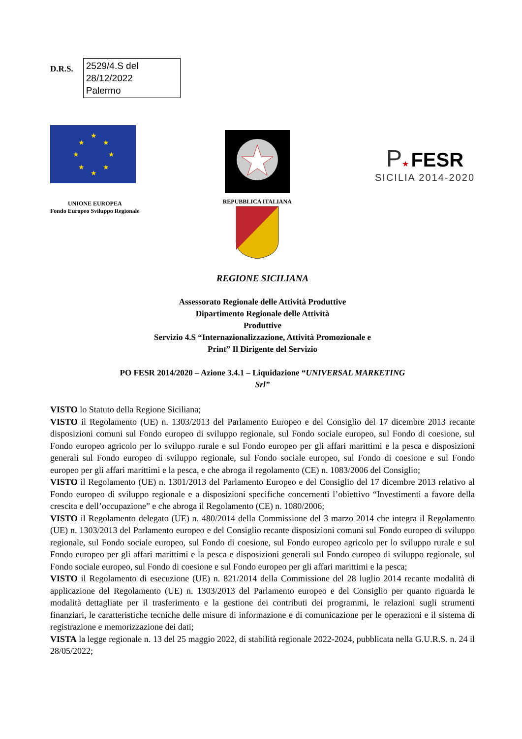D.R.S.
2529/4.S del
28/12/2022
Palermo
★
★
★
★
★
★
★
★
UNIONE EUROPEA
Fondo Europeo Sviluppo Regionale
REPUBBLICA ITALIANA
P★ FESR
SICILIA 2014-2020
REGIONE SICILIANA
Assessorato Regionale delle Attività Produttive
Dipartimento Regionale delle Attività
Produttive
Servizio 4.S “Internazionalizzazione, Attività Promozionale e
Print” Il Dirigente del Servizio
PO FESR 2014/2020 – Azione 3.4.1 – Liquidazione “UNIVERSAL MARKETING
Srl”
VISTO lo Statuto della Regione Siciliana;
VISTO il Regolamento (UE) n. 1303/2013 del Parlamento Europeo e del Consiglio del 17 dicembre 2013 recante disposizioni comuni sul Fondo europeo di sviluppo regionale, sul Fondo sociale europeo, sul Fondo di coesione, sul Fondo europeo agricolo per lo sviluppo rurale e sul Fondo europeo per gli affari marittimi e la pesca e disposizioni generali sul Fondo europeo di sviluppo regionale, sul Fondo sociale europeo, sul Fondo di coesione e sul Fondo europeo per gli affari marittimi e la pesca, e che abroga il regolamento (CE) n. 1083/2006 del Consiglio;
VISTO il Regolamento (UE) n. 1301/2013 del Parlamento Europeo e del Consiglio del 17 dicembre 2013 relativo al Fondo europeo di sviluppo regionale e a disposizioni specifiche concernenti l’obiettivo “Investimenti a favore della crescita e dell’occupazione” e che abroga il Regolamento (CE) n. 1080/2006;
VISTO il Regolamento delegato (UE) n. 480/2014 della Commissione del 3 marzo 2014 che integra il Regolamento (UE) n. 1303/2013 del Parlamento europeo e del Consiglio recante disposizioni comuni sul Fondo europeo di sviluppo regionale, sul Fondo sociale europeo, sul Fondo di coesione, sul Fondo europeo agricolo per lo sviluppo rurale e sul Fondo europeo per gli affari marittimi e la pesca e disposizioni generali sul Fondo europeo di sviluppo regionale, sul Fondo sociale europeo, sul Fondo di coesione e sul Fondo europeo per gli affari marittimi e la pesca;
VISTO il Regolamento di esecuzione (UE) n. 821/2014 della Commissione del 28 luglio 2014 recante modalità di applicazione del Regolamento (UE) n. 1303/2013 del Parlamento europeo e del Consiglio per quanto riguarda le modalità dettagliate per il trasferimento e la gestione dei contributi dei programmi, le relazioni sugli strumenti finanziari, le caratteristiche tecniche delle misure di informazione e di comunicazione per le operazioni e il sistema di registrazione e memorizzazione dei dati;
VISTA la legge regionale n. 13 del 25 maggio 2022, di stabilità regionale 2022-2024, pubblicata nella G.U.R.S. n. 24 il 28/05/2022;